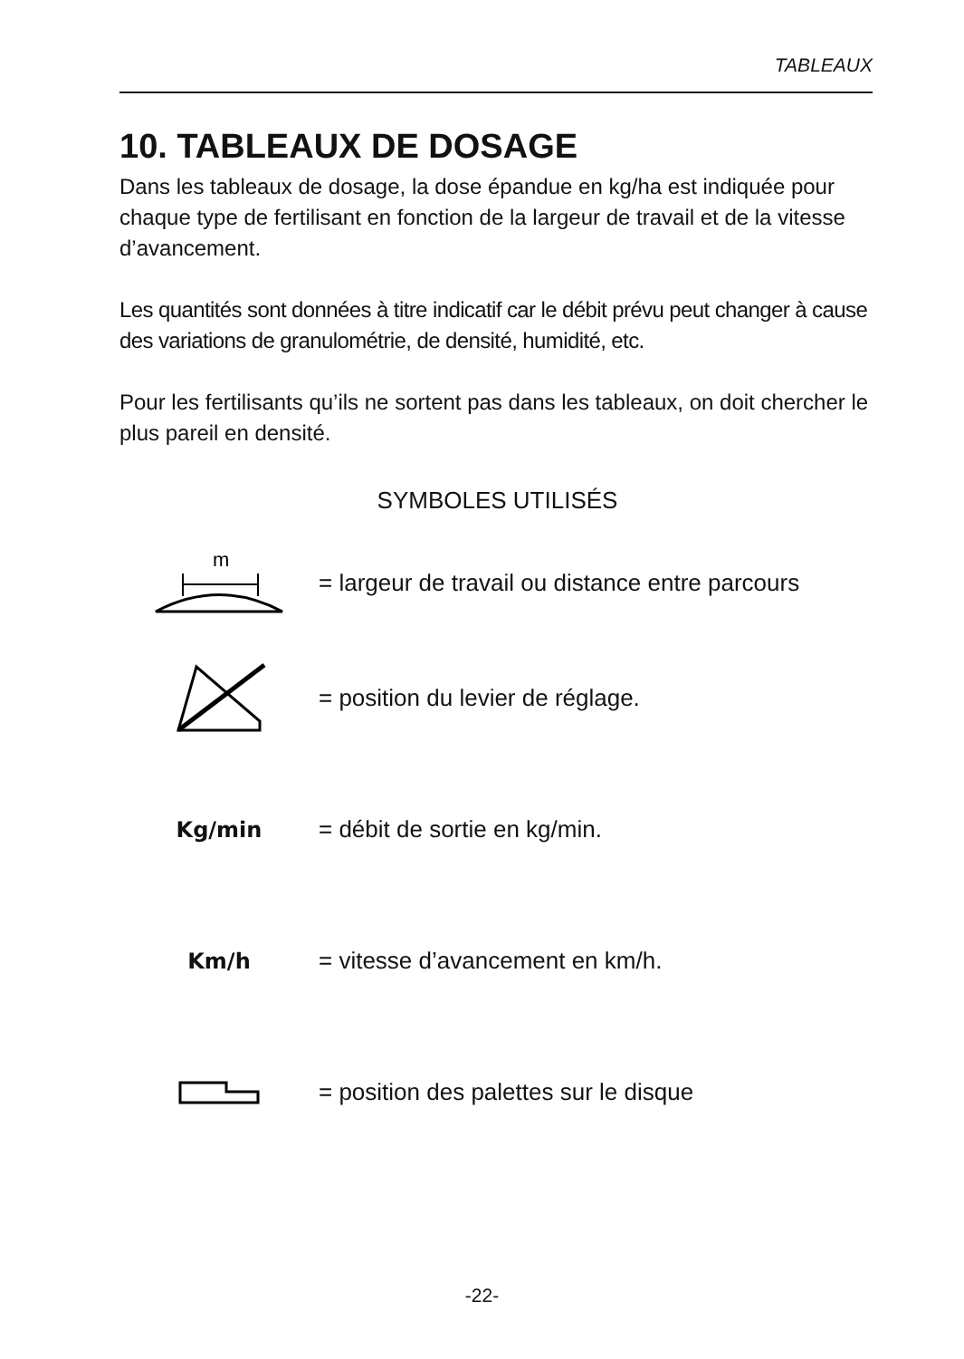TABLEAUX
10. TABLEAUX DE DOSAGE
Dans les tableaux de dosage, la dose épandue en kg/ha est indiquée pour chaque type de fertilisant en fonction de la largeur de travail et de la vitesse d’avancement.
Les quantités sont données à titre indicatif car le débit prévu peut changer à cause des variations de granulométrie, de densité, humidité, etc.
Pour les fertilisants qu’ils ne sortent pas dans les tableaux, on doit chercher le plus pareil en densité.
SYMBOLES UTILISÉS
m
= largeur de travail ou distance entre parcours
= position du levier de réglage.
Kg/min = débit de sortie en kg/min.
Km/h
= vitesse d’avancement en km/h.
= position des palettes sur le disque
-22-